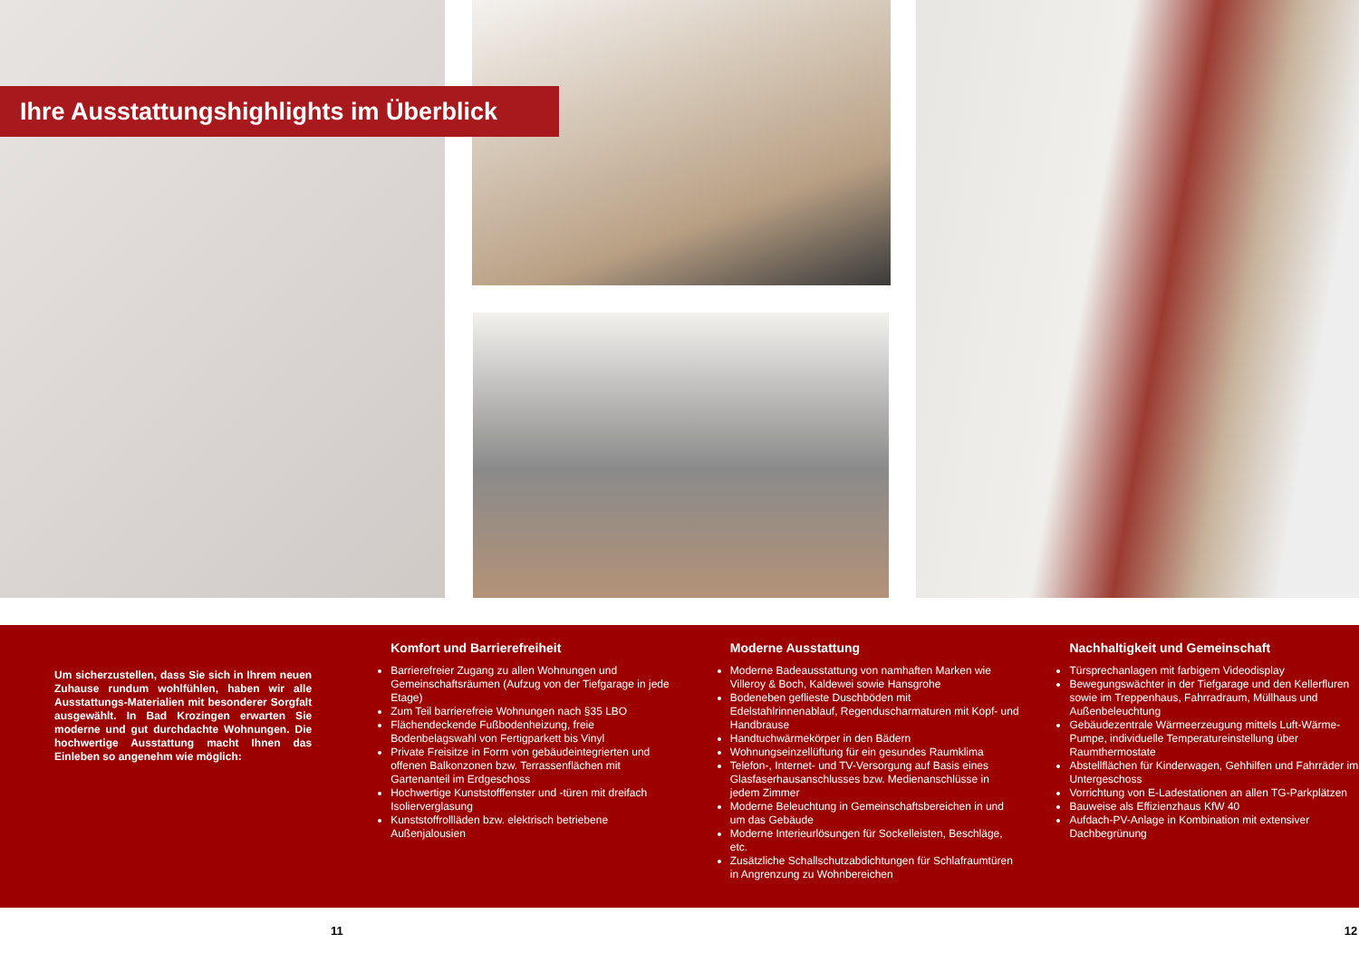Ihre Ausstattungshighlights im Überblick
Um sicherzustellen, dass Sie sich in Ihrem neuen Zuhause rundum wohlfühlen, haben wir alle Ausstattungs-Materialien mit besonderer Sorgfalt ausgewählt. In Bad Krozingen erwarten Sie moderne und gut durchdachte Wohnungen. Die hochwertige Ausstattung macht Ihnen das Einleben so angenehm wie möglich:
Komfort und Barrierefreiheit
Barrierefreier Zugang zu allen Wohnungen und Gemeinschaftsräumen (Aufzug von der Tiefgarage in jede Etage)
Zum Teil barrierefreie Wohnungen nach §35 LBO
Flächendeckende Fußbodenheizung, freie Bodenbelagswahl von Fertigparkett bis Vinyl
Private Freisitze in Form von gebäudeintegrierten und offenen Balkonzonen bzw. Terrassenflächen mit Gartenanteil im Erdgeschoss
Hochwertige Kunststofffenster und -türen mit dreifach Isolierverglasung
Kunststoffrollläden bzw. elektrisch betriebene Außenjalousien
Moderne Ausstattung
Moderne Badeausstattung von namhaften Marken wie Villeroy & Boch, Kaldewei sowie Hansgrohe
Bodeneben geflieste Duschböden mit Edelstahlrinnenablauf, Regenduscharmaturen mit Kopf- und Handbrause
Handtuchwärmekörper in den Bädern
Wohnungseinzellüftung für ein gesundes Raumklima
Telefon-, Internet- und TV-Versorgung auf Basis eines Glasfaserhausanschlusses bzw. Medienanschlüsse in jedem Zimmer
Moderne Beleuchtung in Gemeinschaftsbereichen in und um das Gebäude
Moderne Interieurlösungen für Sockelleisten, Beschläge, etc.
Zusätzliche Schallschutzabdichtungen für Schlafraumtüren in Angrenzung zu Wohnbereichen
Nachhaltigkeit und Gemeinschaft
Türsprechanlagen mit farbigem Videodisplay
Bewegungswächter in der Tiefgarage und den Kellerfluren sowie im Treppenhaus, Fahrradraum, Müllhaus und Außenbeleuchtung
Gebäudezentrale Wärmeerzeugung mittels Luft-Wärme-Pumpe, individuelle Temperatureinstellung über Raumthermostate
Abstellflächen für Kinderwagen, Gehhilfen und Fahrräder im Untergeschoss
Vorrichtung von E-Ladestationen an allen TG-Parkplätzen
Bauweise als Effizienzhaus KfW 40
Aufdach-PV-Anlage in Kombination mit extensiver Dachbegrünung
11 12